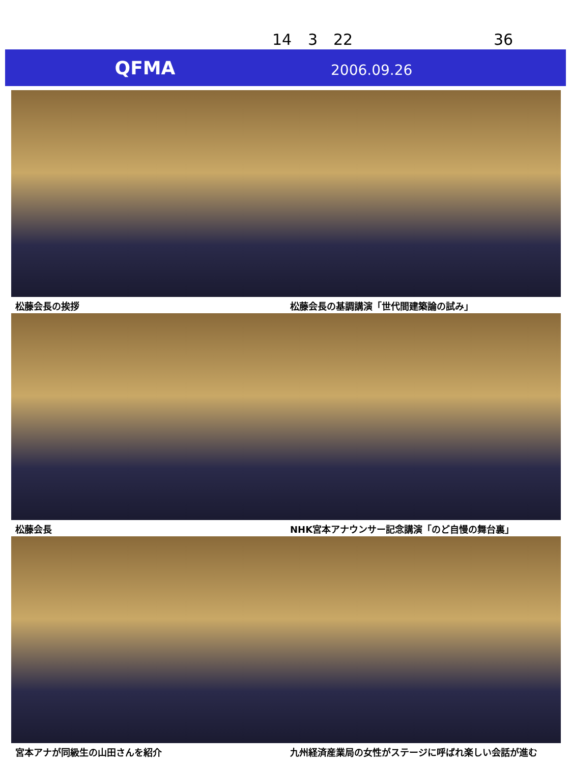14 3 22 36
QFMA
2006.09.26
松藤会長の挨拶
松藤会長の基調講演「世代間建築論の試み」
松藤会長
NHK宮本アナウンサー記念講演「のど自慢の舞台裏」
宮本アナが同級生の山田さんを紹介
九州経済産業局の女性がステージに呼ばれ楽しい会話が進む